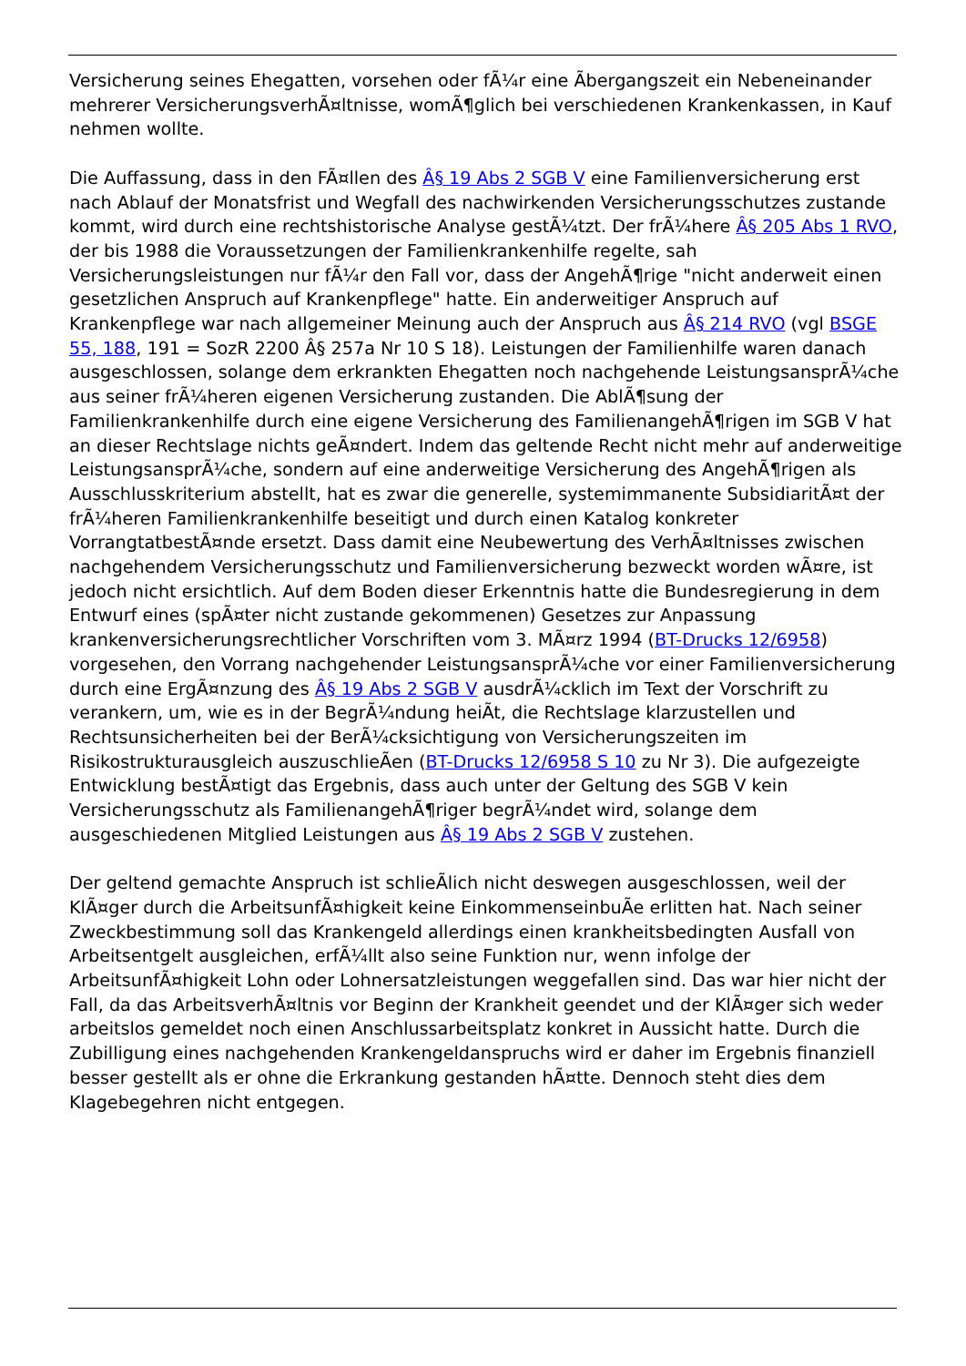Versicherung seines Ehegatten, vorsehen oder fÃ¼r eine Ãbergangszeit ein Nebeneinander mehrerer VersicherungsverhÃ¤ltnisse, womÃ¶glich bei verschiedenen Krankenkassen, in Kauf nehmen wollte.
Die Auffassung, dass in den FÃ¤llen des Â§ 19 Abs 2 SGB V eine Familienversicherung erst nach Ablauf der Monatsfrist und Wegfall des nachwirkenden Versicherungsschutzes zustande kommt, wird durch eine rechtshistorische Analyse gestÃ¼tzt. Der frÃ¼here Â§ 205 Abs 1 RVO, der bis 1988 die Voraussetzungen der Familienkrankenhilfe regelte, sah Versicherungsleistungen nur fÃ¼r den Fall vor, dass der AngehÃ¶rige "nicht anderweit einen gesetzlichen Anspruch auf Krankenpflege" hatte. Ein anderweitiger Anspruch auf Krankenpflege war nach allgemeiner Meinung auch der Anspruch aus Â§ 214 RVO (vgl BSGE 55, 188, 191 = SozR 2200 Â§ 257a Nr 10 S 18). Leistungen der Familienhilfe waren danach ausgeschlossen, solange dem erkrankten Ehegatten noch nachgehende LeistungsansprÃ¼che aus seiner frÃ¼heren eigenen Versicherung zustanden. Die AblÃ¶sung der Familienkrankenhilfe durch eine eigene Versicherung des FamilienangehÃ¶rigen im SGB V hat an dieser Rechtslage nichts geÃ¤ndert. Indem das geltende Recht nicht mehr auf anderweitige LeistungsansprÃ¼che, sondern auf eine anderweitige Versicherung des AngehÃ¶rigen als Ausschlusskriterium abstellt, hat es zwar die generelle, systemimmanente SubsidiaritÃ¤t der frÃ¼heren Familienkrankenhilfe beseitigt und durch einen Katalog konkreter VorrangtatbestÃ¤nde ersetzt. Dass damit eine Neubewertung des VerhÃ¤ltnisses zwischen nachgehendem Versicherungsschutz und Familienversicherung bezweckt worden wÃ¤re, ist jedoch nicht ersichtlich. Auf dem Boden dieser Erkenntnis hatte die Bundesregierung in dem Entwurf eines (spÃ¤ter nicht zustande gekommenen) Gesetzes zur Anpassung krankenversicherungsrechtlicher Vorschriften vom 3. MÃ¤rz 1994 (BT-Drucks 12/6958) vorgesehen, den Vorrang nachgehender LeistungsansprÃ¼che vor einer Familienversicherung durch eine ErgÃ¤nzung des Â§ 19 Abs 2 SGB V ausdrÃ¼cklich im Text der Vorschrift zu verankern, um, wie es in der BegrÃ¼ndung heiÃt, die Rechtslage klarzustellen und Rechtsunsicherheiten bei der BerÃ¼cksichtigung von Versicherungszeiten im Risikostrukturausgleich auszuschlieÃen (BT-Drucks 12/6958 S 10 zu Nr 3). Die aufgezeigte Entwicklung bestÃ¤tigt das Ergebnis, dass auch unter der Geltung des SGB V kein Versicherungsschutz als FamilienangehÃ¶riger begrÃ¼ndet wird, solange dem ausgeschiedenen Mitglied Leistungen aus Â§ 19 Abs 2 SGB V zustehen.
Der geltend gemachte Anspruch ist schlieÃlich nicht deswegen ausgeschlossen, weil der KlÃ¤ger durch die ArbeitsunfÃ¤higkeit keine EinkommenseinbuÃe erlitten hat. Nach seiner Zweckbestimmung soll das Krankengeld allerdings einen krankheitsbedingten Ausfall von Arbeitsentgelt ausgleichen, erfÃ¼llt also seine Funktion nur, wenn infolge der ArbeitsunfÃ¤higkeit Lohn oder Lohnersatzleistungen weggefallen sind. Das war hier nicht der Fall, da das ArbeitsverhÃ¤ltnis vor Beginn der Krankheit geendet und der KlÃ¤ger sich weder arbeitslos gemeldet noch einen Anschlussarbeitsplatz konkret in Aussicht hatte. Durch die Zubilligung eines nachgehenden Krankengeldanspruchs wird er daher im Ergebnis finanziell besser gestellt als er ohne die Erkrankung gestanden hÃ¤tte. Dennoch steht dies dem Klagebegehren nicht entgegen.